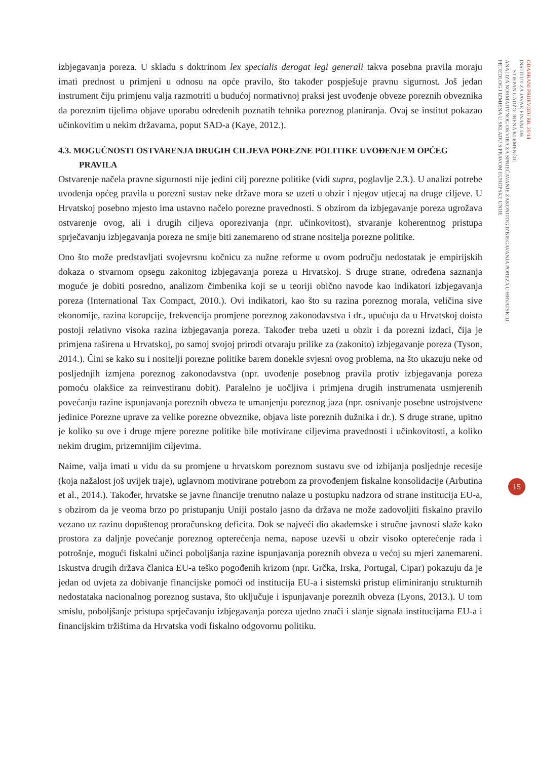izbjegavanja poreza. U skladu s doktrinom lex specialis derogat legi generali takva posebna pravila moraju imati prednost u primjeni u odnosu na opće pravilo, što također pospješuje pravnu sigurnost. Još jedan instrument čiju primjenu valja razmotriti u budućoj normativnoj praksi jest uvođenje obveze poreznih obveznika da poreznim tijelima objave uporabu određenih poznatih tehnika poreznog planiranja. Ovaj se institut pokazao učinkovitim u nekim državama, poput SAD-a (Kaye, 2012.).
4.3. MOGUĆNOSTI OSTVARENJA DRUGIH CILJEVA POREZNE POLITIKE UVOĐENJEM OPĆEG
PRAVILA
Ostvarenje načela pravne sigurnosti nije jedini cilj porezne politike (vidi supra, poglavlje 2.3.). U analizi potrebe uvođenja općeg pravila u porezni sustav neke države mora se uzeti u obzir i njegov utjecaj na druge ciljeve. U Hrvatskoj posebno mjesto ima ustavno načelo porezne pravednosti. S obzirom da izbjegavanje poreza ugrožava ostvarenje ovog, ali i drugih ciljeva oporezivanja (npr. učinkovitost), stvaranje koherentnog pristupa sprječavanju izbjegavanja poreza ne smije biti zanemareno od strane nositelja porezne politike.
Ono što može predstavljati svojevrsnu kočnicu za nužne reforme u ovom području nedostatak je empirijskih dokaza o stvarnom opsegu zakonitog izbjegavanja poreza u Hrvatskoj. S druge strane, određena saznanja moguće je dobiti posredno, analizom čimbenika koji se u teoriji obično navode kao indikatori izbjegavanja poreza (International Tax Compact, 2010.). Ovi indikatori, kao što su razina poreznog morala, veličina sive ekonomije, razina korupcije, frekvencija promjene poreznog zakonodavstva i dr., upućuju da u Hrvatskoj doista postoji relativno visoka razina izbjegavanja poreza. Također treba uzeti u obzir i da porezni izdaci, čija je primjena raširena u Hrvatskoj, po samoj svojoj prirodi otvaraju prilike za (zakonito) izbjegavanje poreza (Tyson, 2014.). Čini se kako su i nositelji porezne politike barem donekle svjesni ovog problema, na što ukazuju neke od posljednjih izmjena poreznog zakonodavstva (npr. uvođenje posebnog pravila protiv izbjegavanja poreza pomoću olakšice za reinvestiranu dobit). Paralelno je uočljiva i primjena drugih instrumenata usmjerenih povećanju razine ispunjavanja poreznih obveza te umanjenju poreznog jaza (npr. osnivanje posebne ustrojstvene jedinice Porezne uprave za velike porezne obveznike, objava liste poreznih dužnika i dr.). S druge strane, upitno je koliko su ove i druge mjere porezne politike bile motivirane ciljevima pravednosti i učinkovitosti, a koliko nekim drugim, prizemnijim ciljevima.
Naime, valja imati u vidu da su promjene u hrvatskom poreznom sustavu sve od izbijanja posljednje recesije (koja nažalost još uvijek traje), uglavnom motivirane potrebom za provođenjem fiskalne konsolidacije (Arbutina et al., 2014.). Također, hrvatske se javne financije trenutno nalaze u postupku nadzora od strane institucija EU-a, s obzirom da je veoma brzo po pristupanju Uniji postalo jasno da država ne može zadovoljiti fiskalno pravilo vezano uz razinu dopuštenog proračunskog deficita. Dok se najveći dio akademske i stručne javnosti slaže kako prostora za daljnje povećanje poreznog opterećenja nema, napose uzevši u obzir visoko opterećenje rada i potrošnje, mogući fiskalni učinci poboljšanja razine ispunjavanja poreznih obveza u većoj su mjeri zanemareni. Iskustva drugih država članica EU-a teško pogođenih krizom (npr. Grčka, Irska, Portugal, Cipar) pokazuju da je jedan od uvjeta za dobivanje financijske pomoći od institucija EU-a i sistemski pristup eliminiranju strukturnih nedostataka nacionalnog poreznog sustava, što uključuje i ispunjavanje poreznih obveza (Lyons, 2013.). U tom smislu, poboljšanje pristupa sprječavanju izbjegavanja poreza ujedno znači i slanje signala institucijama EU-a i financijskim tržištima da Hrvatska vodi fiskalno odgovornu politiku.
ODABRANI PRIJEVODI BR. 25/14
INSTITUT ZA JAVNE FINANCIJE
STJEPAN GADŽO, IRENA KLEMENČIĆ
ANALIZA NORMATIVNOG OKVIRA ZA SPRJEČAVANJE ZAKONITOG IZBJEGAVANJA POREZA U HRVATSKOJ:
PRIJEDLOG I IZMJENA U SKLADU S PRAVOM EUROPSKE UNIJE
15